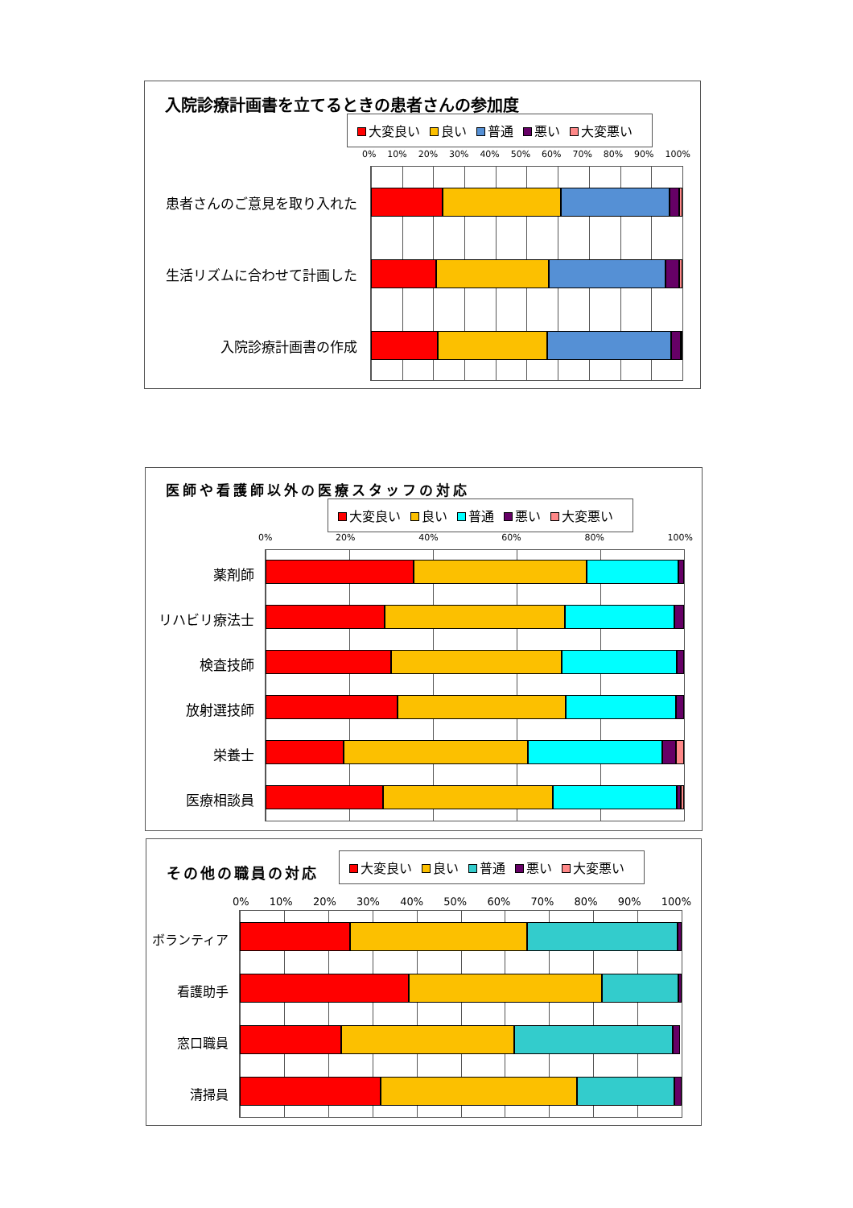入院診療計画書を立てるときの患者さんの参加度
大変良い 良い 普通 悪い 大変悪い
0% 10% 20% 30% 40% 50% 60% 70% 80% 90% 100%
患者さんのご意見を取り入れた
生活リズムに合わせて計画した
入院診療計画書の作成
医師や看護師以外の医療スタッフの対応
大変良い 良い 普通 悪い 大変悪い
0% 20% 40% 60% 80% 100%
薬剤師
リハビリ療法士
検査技師
放射選技師
栄養士
医療相談員
その他の職員の対応
大変良い 良い 普通 悪い 大変悪い
0% 10% 20% 30% 40% 50% 60% 70% 80% 90% 100%
ボランティア
看護助手
窓口職員
清掃員